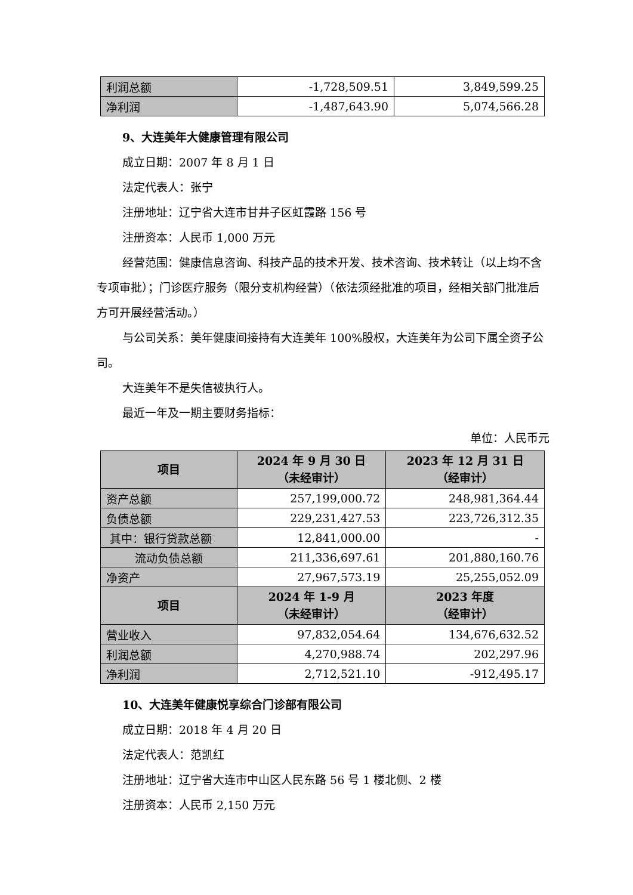| 利润总额 | -1,728,509.51 | 3,849,599.25 |
| 净利润 | -1,487,643.90 | 5,074,566.28 |
9、大连美年大健康管理有限公司
成立日期：2007 年 8 月 1 日
法定代表人：张宁
注册地址：辽宁省大连市甘井子区虹霞路 156 号
注册资本：人民币 1,000 万元
经营范围：健康信息咨询、科技产品的技术开发、技术咨询、技术转让（以上均不含专项审批）；门诊医疗服务（限分支机构经营）（依法须经批准的项目，经相关部门批准后方可开展经营活动。）
与公司关系：美年健康间接持有大连美年 100%股权，大连美年为公司下属全资子公司。
大连美年不是失信被执行人。
最近一年及一期主要财务指标：
单位：人民币元
| 项目 | 2024 年 9 月 30 日 （未经审计） | 2023 年 12 月 31 日 （经审计） |
| --- | --- | --- |
| 资产总额 | 257,199,000.72 | 248,981,364.44 |
| 负债总额 | 229,231,427.53 | 223,726,312.35 |
| 其中：银行贷款总额 | 12,841,000.00 | - |
| 流动负债总额 | 211,336,697.61 | 201,880,160.76 |
| 净资产 | 27,967,573.19 | 25,255,052.09 |
| 项目 | 2024 年 1-9 月 （未经审计） | 2023 年度 （经审计） |
| 营业收入 | 97,832,054.64 | 134,676,632.52 |
| 利润总额 | 4,270,988.74 | 202,297.96 |
| 净利润 | 2,712,521.10 | -912,495.17 |
10、大连美年健康悦享综合门诊部有限公司
成立日期：2018 年 4 月 20 日
法定代表人：范凯红
注册地址：辽宁省大连市中山区人民东路 56 号 1 楼北侧、2 楼
注册资本：人民币 2,150 万元